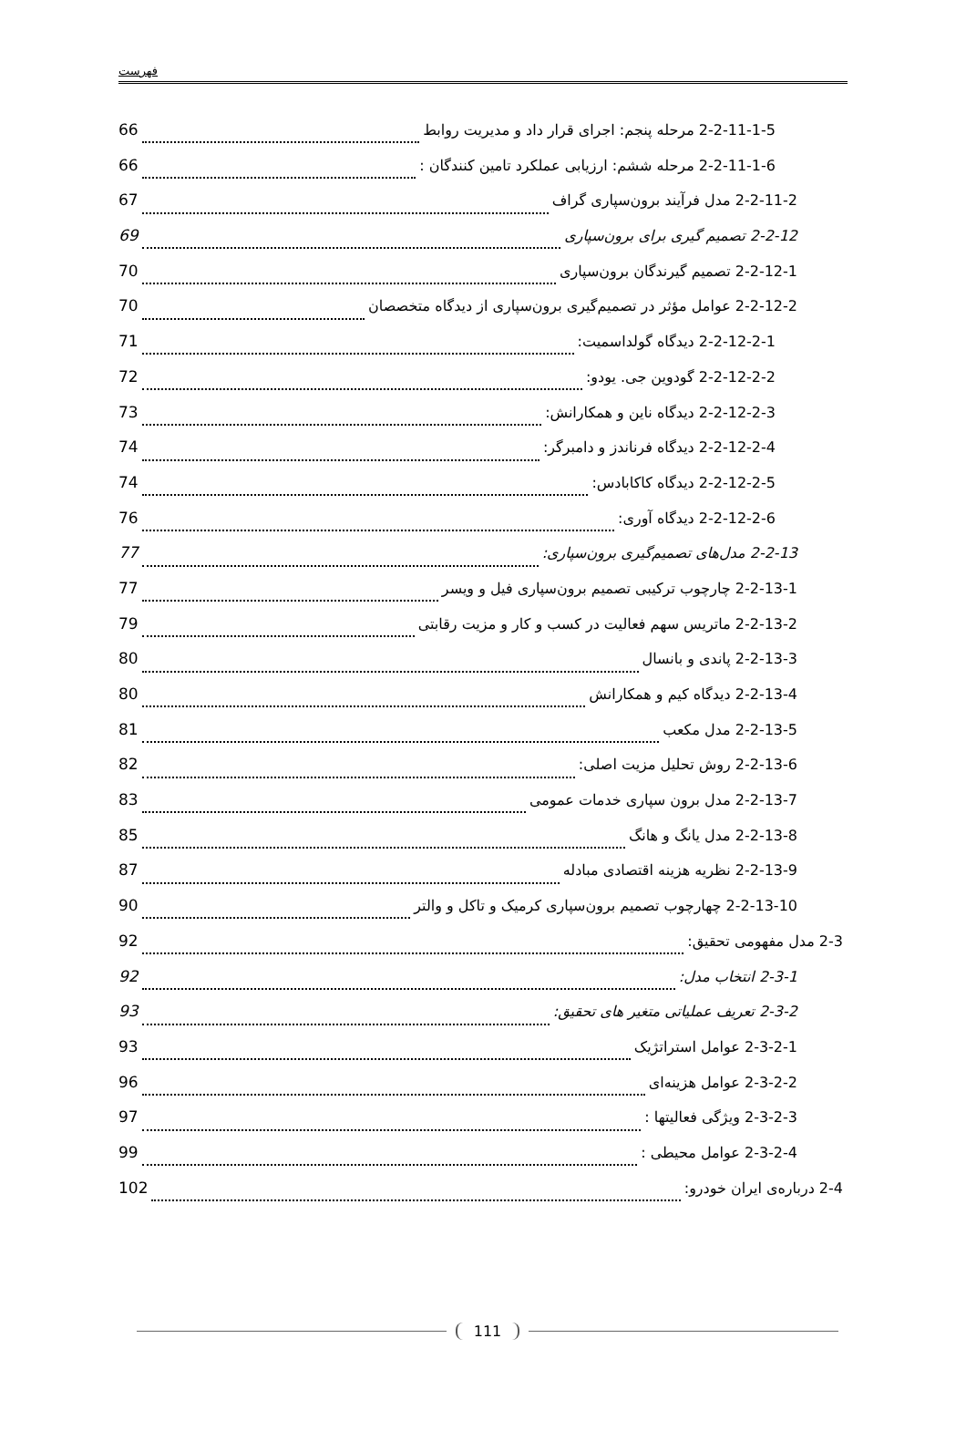فهرست
2-2-11-1-5 مرحله پنجم: اجرای قرار داد و مدیریت روابط 66
2-2-11-1-6 مرحله ششم: ارزیابی عملکرد تامین کنندگان : 66
2-2-11-2 مدل فرآیند برون‌سپاری گراف 67
2-2-12 تصمیم گیری برای برون‌سپاری 69
2-2-12-1 تصمیم گیرندگان برون‌سپاری 70
2-2-12-2 عوامل مؤثر در تصمیم‌گیری برون‌سپاری از دیدگاه متخصصان 70
2-2-12-2-1 دیدگاه گولداسمیت: 71
2-2-12-2-2 گودوین جی. یودو: 72
2-2-12-2-3 دیدگاه ناین و همکارانش: 73
2-2-12-2-4 دیدگاه فرناندز و دامبرگر: 74
2-2-12-2-5 دیدگاه کاکابادس: 74
2-2-12-2-6 دیدگاه آوری: 76
2-2-13 مدل‌های تصمیم‌گیری برون‌سپاری: 77
2-2-13-1 چارچوب ترکیبی تصمیم برون‌سپاری فیل و ویسر 77
2-2-13-2 ماتریس سهم فعالیت در کسب و کار و مزیت رقابتی 79
2-2-13-3 پاندی و بانسال 80
2-2-13-4 دیدگاه کیم و همکارانش 80
2-2-13-5 مدل مکعب 81
2-2-13-6 روش تحلیل مزیت اصلی: 82
2-2-13-7 مدل برون سپاری خدمات عمومی 83
2-2-13-8 مدل یانگ و هانگ 85
2-2-13-9 نظریه هزینه اقتصادی مبادله 87
2-2-13-10 چهارچوب تصمیم برون‌سپاری کرمیک و تاکل و والتر 90
2-3 مدل مفهومی تحقیق: 92
2-3-1 انتخاب مدل: 92
2-3-2 تعریف عملیاتی متغیر های تحقیق: 93
2-3-2-1 عوامل استراتژیک 93
2-3-2-2 عوامل هزینه‌ای 96
2-3-2-3 ویژگی فعالیتها : 97
2-3-2-4 عوامل محیطی : 99
2-4 درباره‌ی ایران خودرو: 102
111